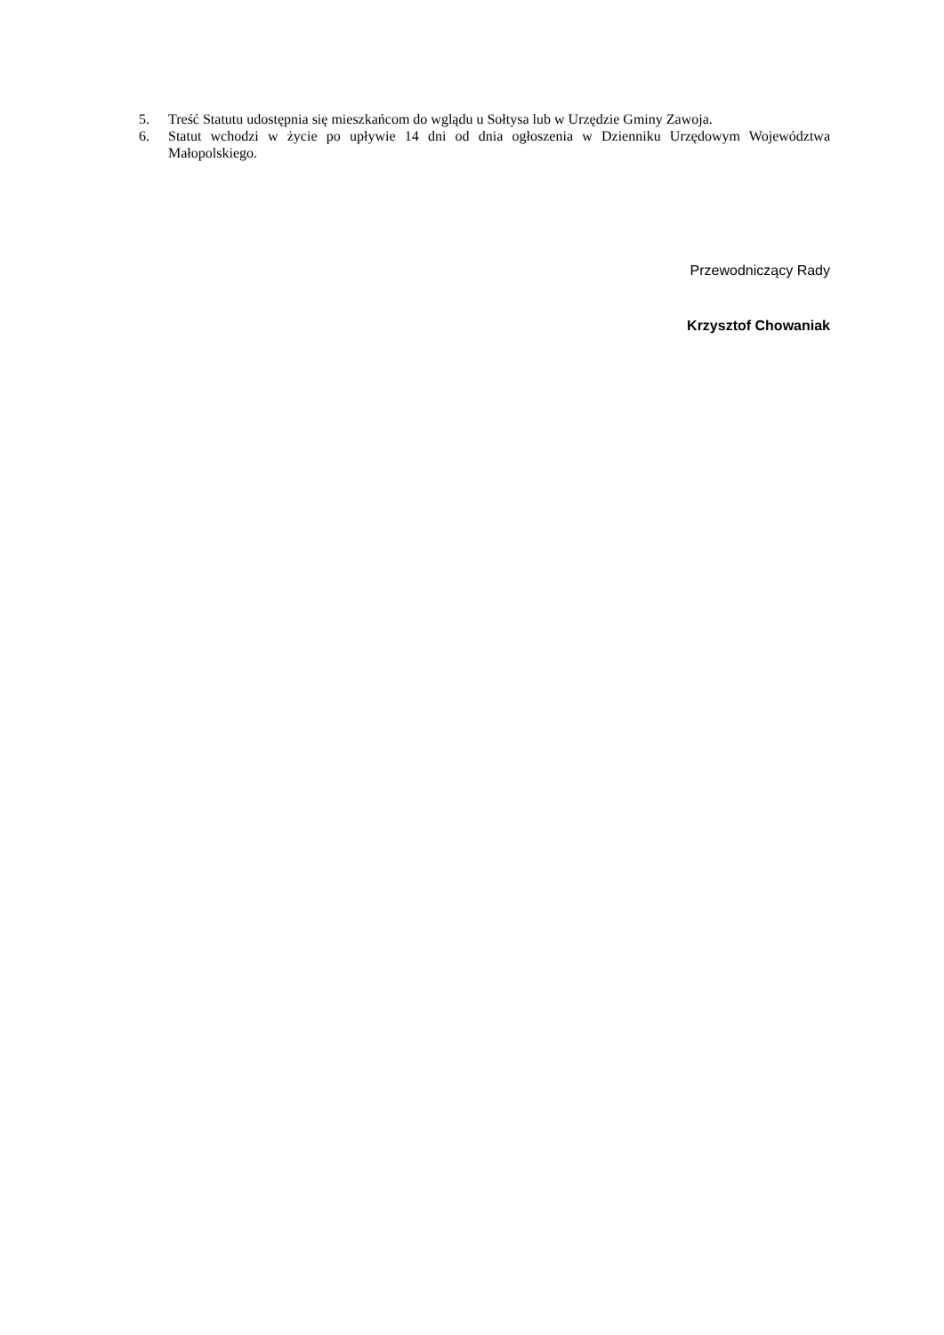5. Treść Statutu udostępnia się mieszkańcom do wglądu u Sołtysa lub w Urzędzie Gminy Zawoja.
6. Statut wchodzi w życie po upływie 14 dni od dnia ogłoszenia w Dzienniku Urzędowym Województwa Małopolskiego.
Przewodniczący Rady
Krzysztof Chowaniak